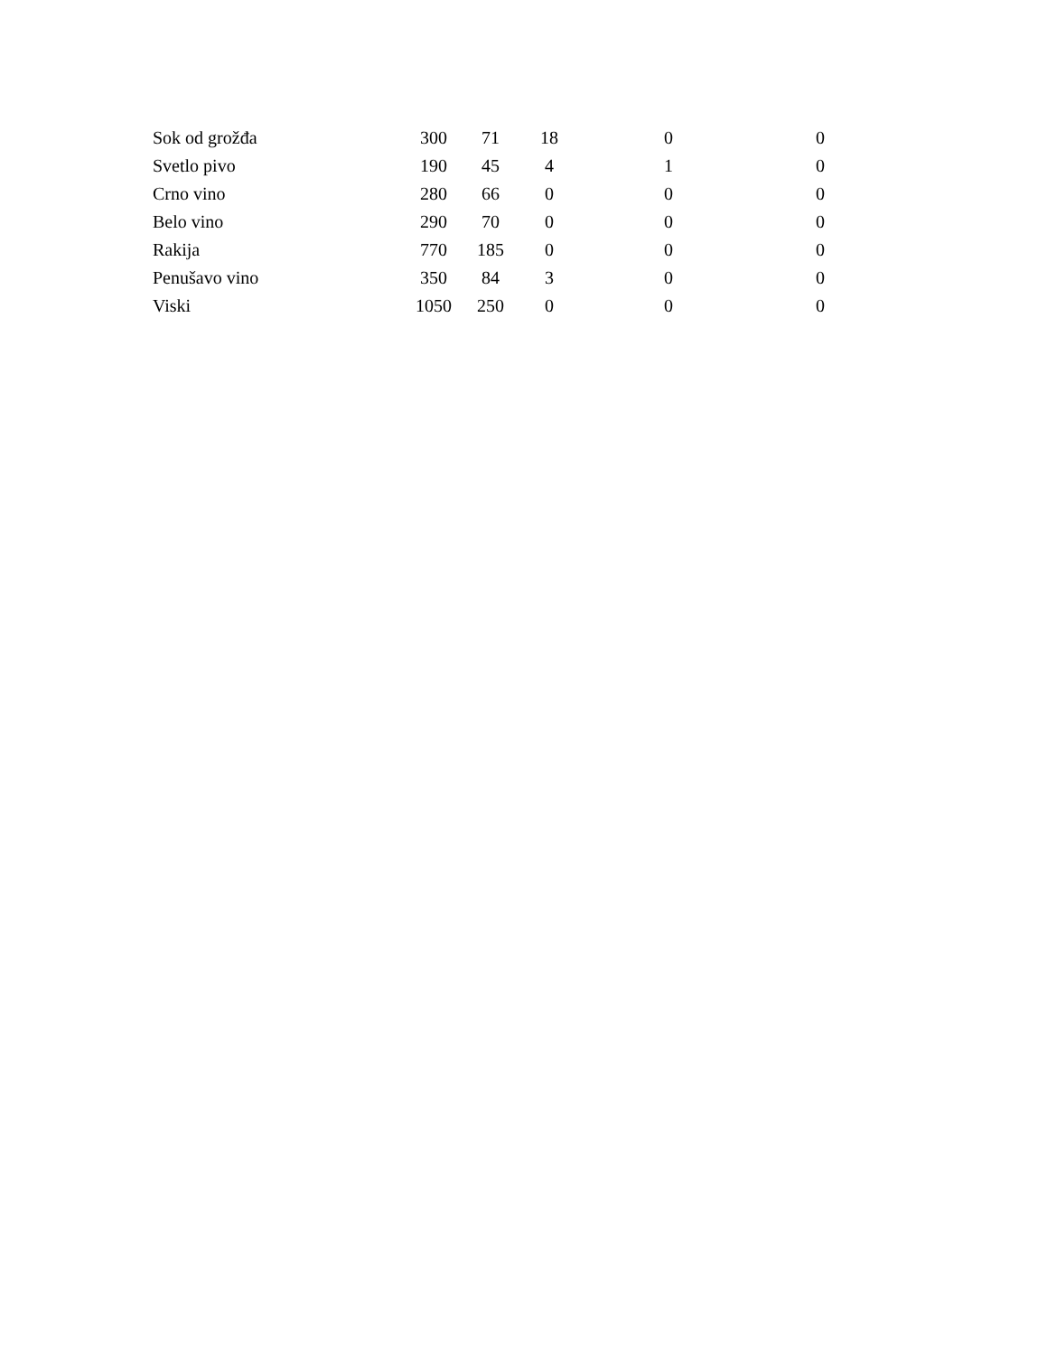| Sok od grožđa | 300 | 71 | 18 | 0 | 0 |
| Svetlo pivo | 190 | 45 | 4 | 1 | 0 |
| Crno vino | 280 | 66 | 0 | 0 | 0 |
| Belo vino | 290 | 70 | 0 | 0 | 0 |
| Rakija | 770 | 185 | 0 | 0 | 0 |
| Penušavo vino | 350 | 84 | 3 | 0 | 0 |
| Viski | 1050 | 250 | 0 | 0 | 0 |